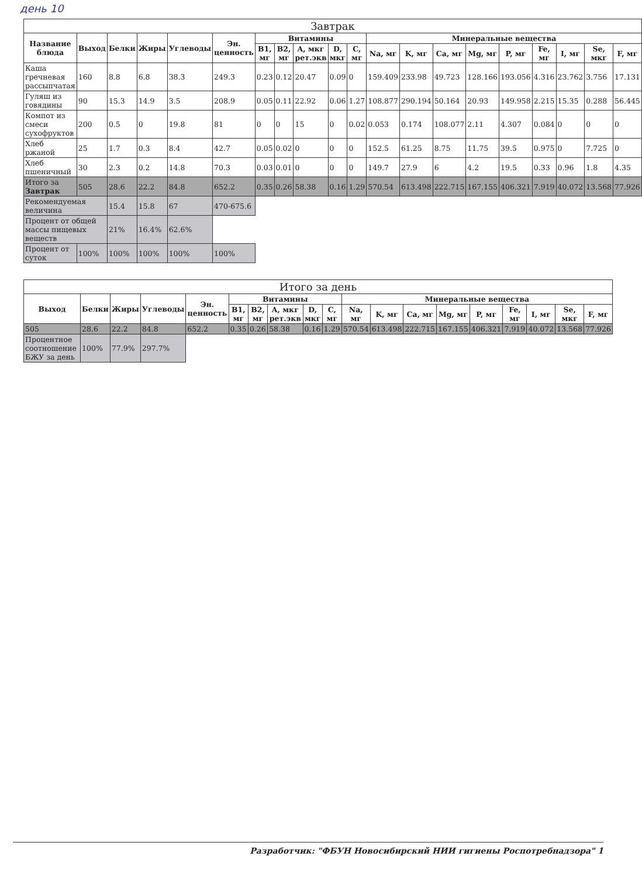день 10
| Завтрак | | | | | | | | | | | | | | | | | | | |
| --- | --- | --- | --- | --- | --- | --- | --- | --- | --- | --- | --- | --- | --- | --- | --- | --- | --- | --- | --- |
| Название блюда | Выход | Белки | Жиры | Углеводы | Эн. ценность | Витамины | | | | | Минеральные вещества | | | | | | | | |
| | | | | | | B1, мг | B2, мг | A, мкг рет.экв | D, мкг | C, мг | Na, мг | K, мг | Ca, мг | Mg, мг | P, мг | Fe, мг | I, мг | Se, мкг | F, мг |
| Каша гречневая рассыпчатая | 160 | 8.8 | 6.8 | 38.3 | 249.3 | 0.23 | 0.12 | 20.47 | 0.09 | 0 | 159.409 | 233.98 | 49.723 | 128.166 | 193.056 | 4.316 | 23.762 | 3.756 | 17.131 |
| Гуляш из говядины | 90 | 15.3 | 14.9 | 3.5 | 208.9 | 0.05 | 0.11 | 22.92 | 0.06 | 1.27 | 108.877 | 290.194 | 50.164 | 20.93 | 149.958 | 2.215 | 15.35 | 0.288 | 56.445 |
| Компот из смеси сухофруктов | 200 | 0.5 | 0 | 19.8 | 81 | 0 | 0 | 15 | 0 | 0.02 | 0.053 | 0.174 | 108.077 | 2.11 | 4.307 | 0.084 | 0 | 0 | 0 |
| Хлеб ржаной | 25 | 1.7 | 0.3 | 8.4 | 42.7 | 0.05 | 0.02 | 0 | 0 | 0 | 152.5 | 61.25 | 8.75 | 11.75 | 39.5 | 0.975 | 0 | 7.725 | 0 |
| Хлеб пшеничный | 30 | 2.3 | 0.2 | 14.8 | 70.3 | 0.03 | 0.01 | 0 | 0 | 0 | 149.7 | 27.9 | 6 | 4.2 | 19.5 | 0.33 | 0.96 | 1.8 | 4.35 |
| Итого за Завтрак | 505 | 28.6 | 22.2 | 84.8 | 652.2 | 0.35 | 0.26 | 58.38 | 0.16 | 1.29 | 570.54 | 613.498 | 222.715 | 167.155 | 406.321 | 7.919 | 40.072 | 13.568 | 77.926 |
| Рекомендуемая величина | | 15.4 | 15.8 | 67 | 470-675.6 | | | | | | | | | | | | | | |
| Процент от общей массы пищевых веществ | | 21% | 16.4% | 62.6% | | | | | | | | | | | | | | | |
| Процент от суток | 100% | 100% | 100% | 100% | 100% | | | | | | | | | | | | | | |
| Итого за день | | | | | | | | | | | | | | | | | | |
| --- | --- | --- | --- | --- | --- | --- | --- | --- | --- | --- | --- | --- | --- | --- | --- | --- | --- | --- |
| Выход | Белки | Жиры | Углеводы | Эн. ценность | Витамины | | | | | Минеральные вещества | | | | | | | | |
| | | | | | B1, мг | B2, мг | A, мкг рет.экв | D, мкг | C, мг | Na, мг | K, мг | Ca, мг | Mg, мг | P, мг | Fe, мг | I, мг | Se, мкг | F, мг |
| 505 | 28.6 | 22.2 | 84.8 | 652.2 | 0.35 | 0.26 | 58.38 | 0.16 | 1.29 | 570.54 | 613.498 | 222.715 | 167.155 | 406.321 | 7.919 | 40.072 | 13.568 | 77.926 |
| Процентное соотношение БЖУ за день | 100% | 77.9% | 297.7% | | | | | | | | | | | | | | | |
Разработчик: "ФБУН Новосибирский НИИ гигиены Роспотребнадзора" 1